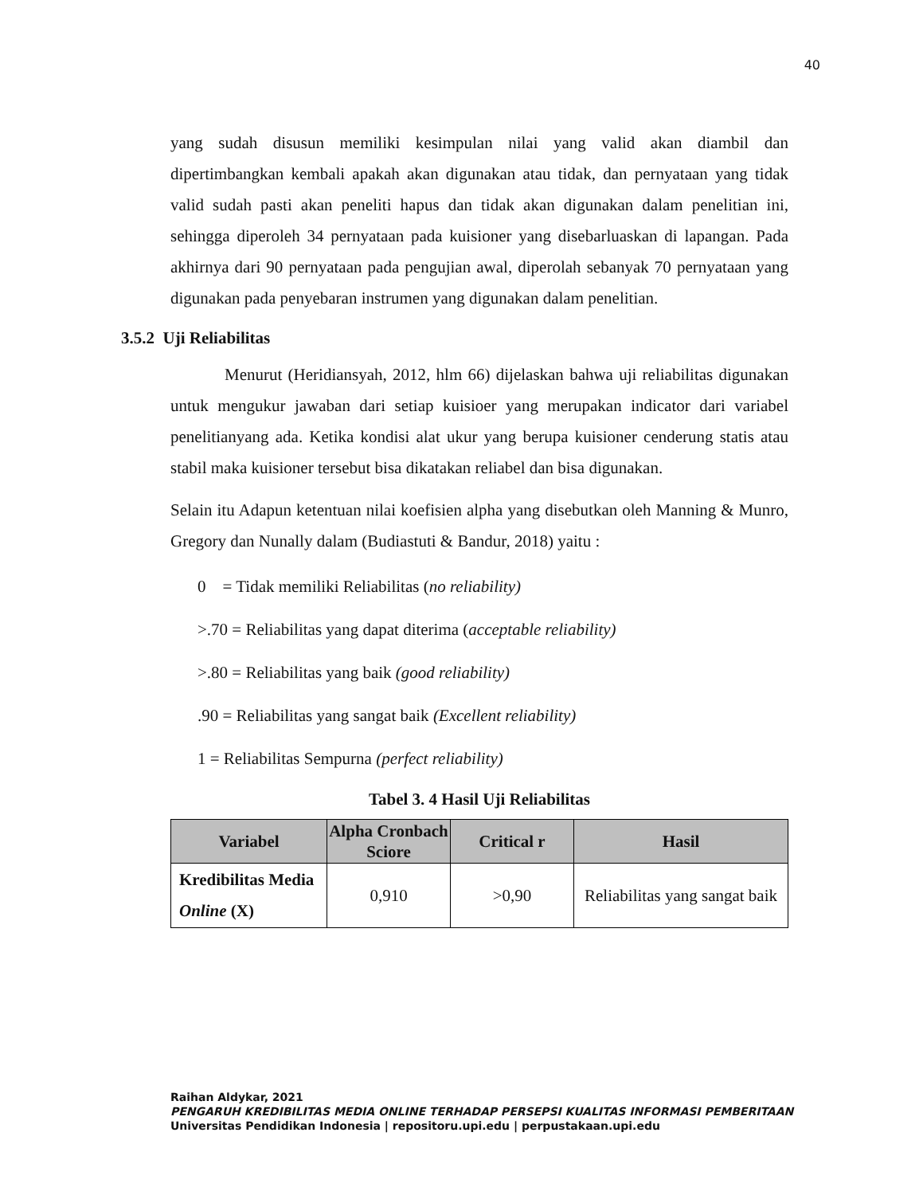40
yang sudah disusun memiliki kesimpulan nilai yang valid akan diambil dan dipertimbangkan kembali apakah akan digunakan atau tidak, dan pernyataan yang tidak valid sudah pasti akan peneliti hapus dan tidak akan digunakan dalam penelitian ini, sehingga diperoleh 34 pernyataan pada kuisioner yang disebarluaskan di lapangan. Pada akhirnya dari 90 pernyataan pada pengujian awal, diperolah sebanyak 70 pernyataan yang digunakan pada penyebaran instrumen yang digunakan dalam penelitian.
3.5.2 Uji Reliabilitas
Menurut (Heridiansyah, 2012, hlm 66) dijelaskan bahwa uji reliabilitas digunakan untuk mengukur jawaban dari setiap kuisioer yang merupakan indicator dari variabel penelitianyang ada. Ketika kondisi alat ukur yang berupa kuisioner cenderung statis atau stabil maka kuisioner tersebut bisa dikatakan reliabel dan bisa digunakan.
Selain itu Adapun ketentuan nilai koefisien alpha yang disebutkan oleh Manning & Munro, Gregory dan Nunally dalam (Budiastuti & Bandur, 2018) yaitu :
0 = Tidak memiliki Reliabilitas (no reliability)
>.70 = Reliabilitas yang dapat diterima (acceptable reliability)
>.80 = Reliabilitas yang baik (good reliability)
.90 = Reliabilitas yang sangat baik (Excellent reliability)
1 = Reliabilitas Sempurna (perfect reliability)
Tabel 3. 4 Hasil Uji Reliabilitas
| Variabel | Alpha Cronbach Sciore | Critical r | Hasil |
| --- | --- | --- | --- |
| Kredibilitas Media Online (X) | 0,910 | >0,90 | Reliabilitas yang sangat baik |
Raihan Aldykar, 2021
PENGARUH KREDIBILITAS MEDIA ONLINE TERHADAP PERSEPSI KUALITAS INFORMASI PEMBERITAAN
Universitas Pendidikan Indonesia | repositoru.upi.edu | perpustakaan.upi.edu